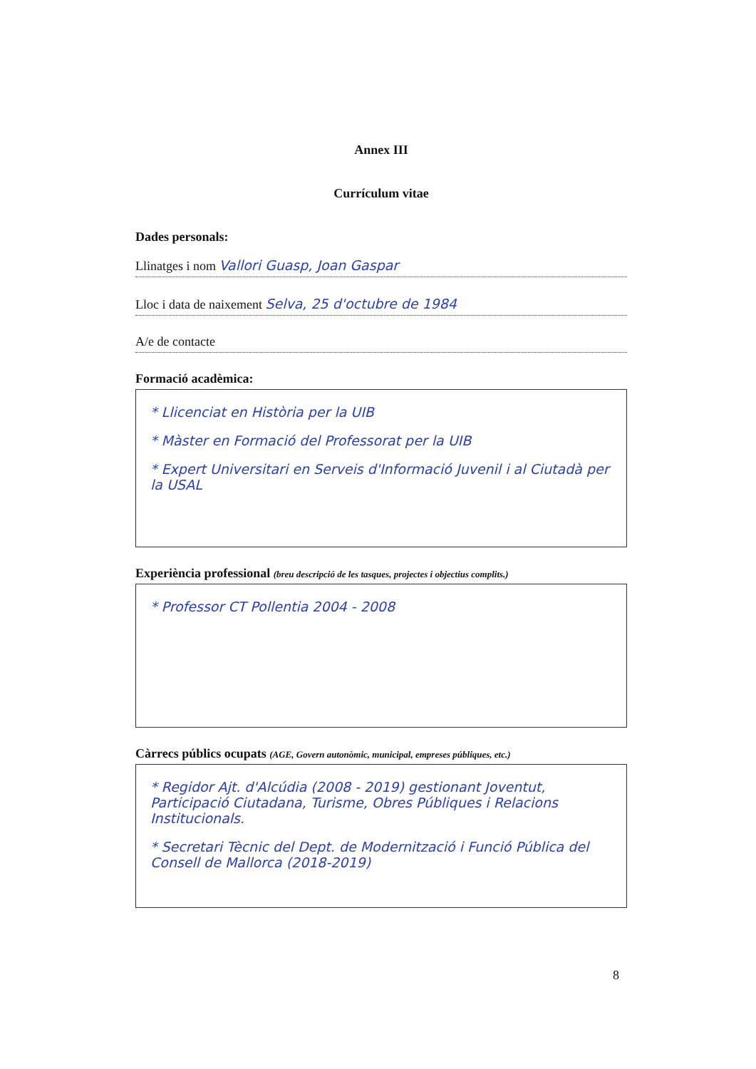Annex III
Currículum vitae
Dades personals:
Llinatges i nom Vallori Guasp, Joan Gaspar
Lloc i data de naixement Selva, 25 d'octubre de 1984
A/e de contacte
Formació acadèmica:
* Llicenciat en Història per la UIB
* Màster en Formació del Professorat per la UIB
* Expert Universitari en Serveis d'Informació Juvenil i al Ciutadà per la USAL
Experiència professional (breu descripció de les tasques, projectes i objectius complits.)
* Professor CT Pollentia 2004 - 2008
Càrrecs públics ocupats (AGE, Govern autonòmic, municipal, empreses públiques, etc.)
* Regidor Ajt. d'Alcúdia (2008 - 2019) gestionant Joventut, Participació Ciutadana, Turisme, Obres Públiques i Relacions Institucionals.
* Secretari Tècnic del Dept. de Modernització i Funció Pública del Consell de Mallorca (2018-2019)
8